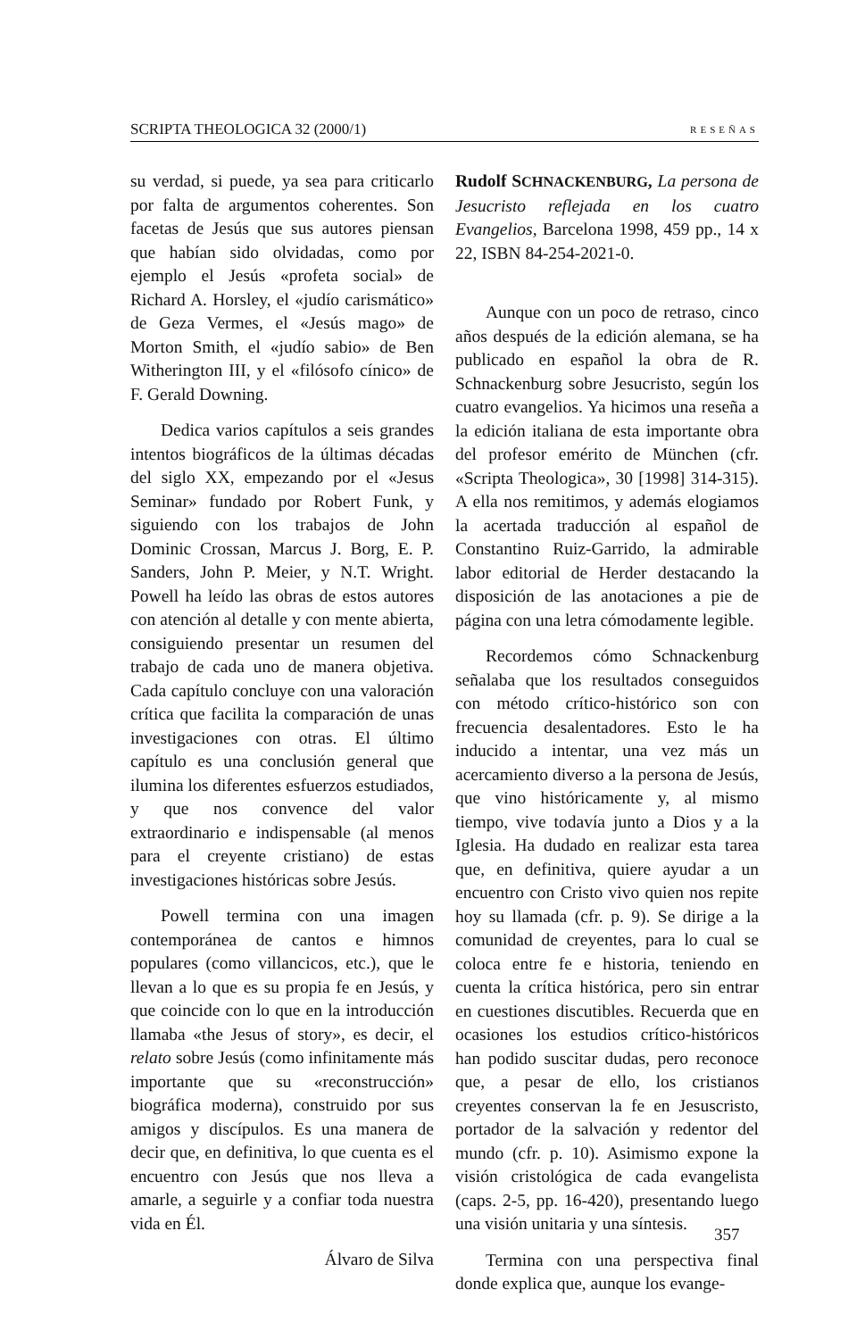SCRIPTA THEOLOGICA 32 (2000/1) RESEÑAS
su verdad, si puede, ya sea para criticarlo por falta de argumentos coherentes. Son facetas de Jesús que sus autores piensan que habían sido olvidadas, como por ejemplo el Jesús «profeta social» de Richard A. Horsley, el «judío carismático» de Geza Vermes, el «Jesús mago» de Morton Smith, el «judío sabio» de Ben Witherington III, y el «filósofo cínico» de F. Gerald Downing.
Dedica varios capítulos a seis grandes intentos biográficos de la últimas décadas del siglo XX, empezando por el «Jesus Seminar» fundado por Robert Funk, y siguiendo con los trabajos de John Dominic Crossan, Marcus J. Borg, E. P. Sanders, John P. Meier, y N.T. Wright. Powell ha leído las obras de estos autores con atención al detalle y con mente abierta, consiguiendo presentar un resumen del trabajo de cada uno de manera objetiva. Cada capítulo concluye con una valoración crítica que facilita la comparación de unas investigaciones con otras. El último capítulo es una conclusión general que ilumina los diferentes esfuerzos estudiados, y que nos convence del valor extraordinario e indispensable (al menos para el creyente cristiano) de estas investigaciones históricas sobre Jesús.
Powell termina con una imagen contemporánea de cantos e himnos populares (como villancicos, etc.), que le llevan a lo que es su propia fe en Jesús, y que coincide con lo que en la introducción llamaba «the Jesus of story», es decir, el relato sobre Jesús (como infinitamente más importante que su «reconstrucción» biográfica moderna), construido por sus amigos y discípulos. Es una manera de decir que, en definitiva, lo que cuenta es el encuentro con Jesús que nos lleva a amarle, a seguirle y a confiar toda nuestra vida en Él.
Álvaro de Silva
Rudolf SCHNACKENBURG, La persona de Jesucristo reflejada en los cuatro Evangelios, Barcelona 1998, 459 pp., 14 x 22, ISBN 84-254-2021-0.
Aunque con un poco de retraso, cinco años después de la edición alemana, se ha publicado en español la obra de R. Schnackenburg sobre Jesucristo, según los cuatro evangelios. Ya hicimos una reseña a la edición italiana de esta importante obra del profesor emérito de München (cfr. «Scripta Theologica», 30 [1998] 314-315). A ella nos remitimos, y además elogiamos la acertada traducción al español de Constantino Ruiz-Garrido, la admirable labor editorial de Herder destacando la disposición de las anotaciones a pie de página con una letra cómodamente legible.
Recordemos cómo Schnackenburg señalaba que los resultados conseguidos con método crítico-histórico son con frecuencia desalentadores. Esto le ha inducido a intentar, una vez más un acercamiento diverso a la persona de Jesús, que vino históricamente y, al mismo tiempo, vive todavía junto a Dios y a la Iglesia. Ha dudado en realizar esta tarea que, en definitiva, quiere ayudar a un encuentro con Cristo vivo quien nos repite hoy su llamada (cfr. p. 9). Se dirige a la comunidad de creyentes, para lo cual se coloca entre fe e historia, teniendo en cuenta la crítica histórica, pero sin entrar en cuestiones discutibles. Recuerda que en ocasiones los estudios crítico-históricos han podido suscitar dudas, pero reconoce que, a pesar de ello, los cristianos creyentes conservan la fe en Jesuscristo, portador de la salvación y redentor del mundo (cfr. p. 10). Asimismo expone la visión cristológica de cada evangelista (caps. 2-5, pp. 16-420), presentando luego una visión unitaria y una síntesis.
Termina con una perspectiva final donde explica que, aunque los evange-
357